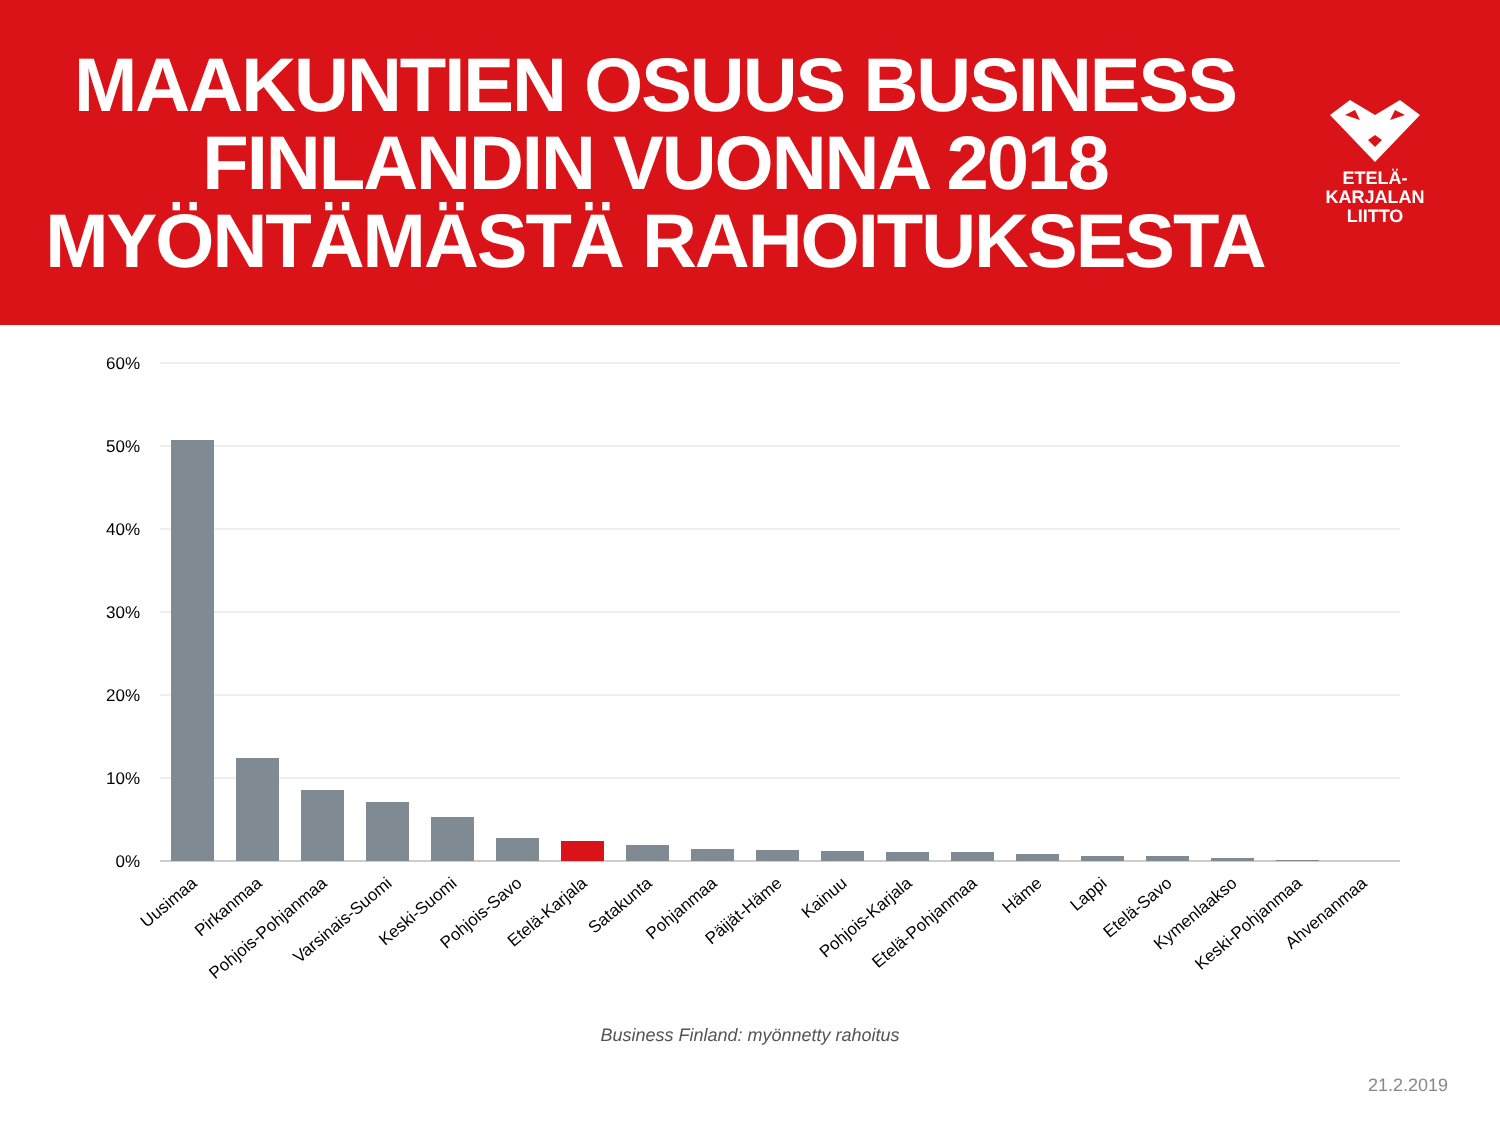MAAKUNTIEN OSUUS BUSINESS
FINLANDIN VUONNA 2018
MYÖNTÄMÄSTÄ RAHOITUKSESTA
ETELÄ-
KARJALAN
LIITTO
60%
50%
40%
30%
20%
10%
0%
Uusimaa
Pirkanmaa
Pohjois-Pohjanmaa
Varsinais-Suomi
Keski-Suomi
Pohjois-Savo
Etelä-Karjala
Satakunta
Pohjanmaa
Päijät-Häme
Kainuu
Pohjois-Karjala
Etelä-Pohjanmaa
Häme
Lappi
Etelä-Savo
Kymenlaakso
Keski-Pohjanmaa
Ahvenanmaa
Business Finland: myönnetty rahoitus
21.2.2019